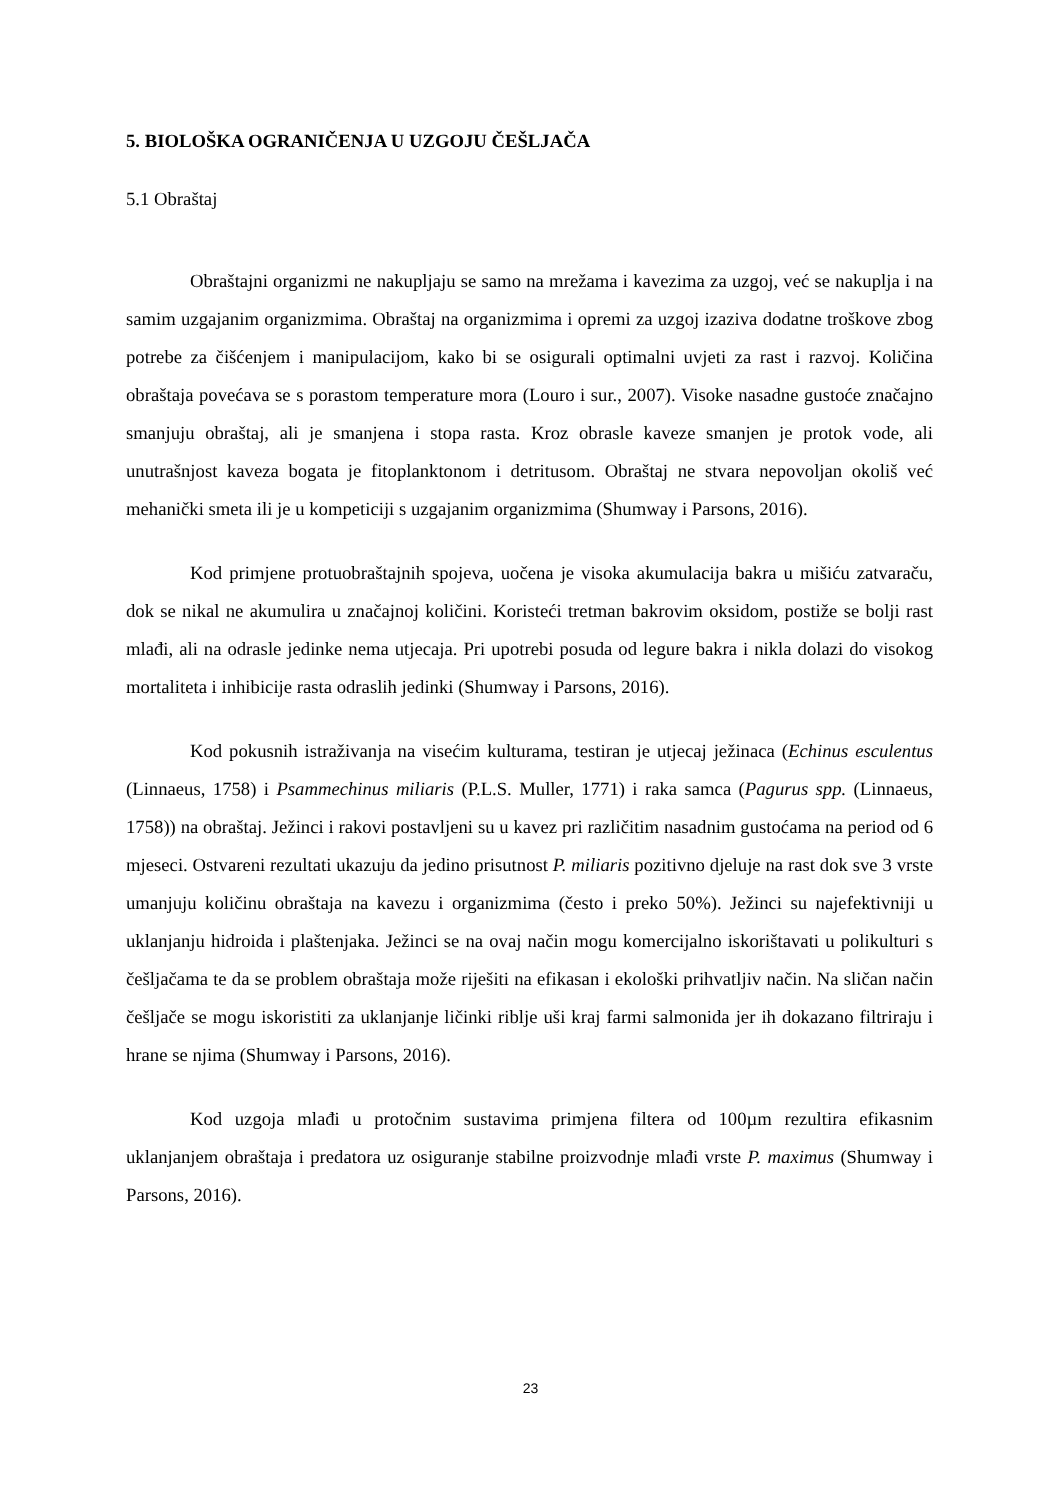5. BIOLOŠKA OGRANIČENJA U UZGOJU ČEŠLJAČA
5.1 Obraštaj
Obraštajni organizmi ne nakupljaju se samo na mrežama i kavezima za uzgoj, već se nakuplja i na samim uzgajanim organizmima. Obraštaj na organizmima i opremi za uzgoj izaziva dodatne troškove zbog potrebe za čišćenjem i manipulacijom, kako bi se osigurali optimalni uvjeti za rast i razvoj. Količina obraštaja povećava se s porastom temperature mora (Louro i sur., 2007). Visoke nasadne gustoće značajno smanjuju obraštaj, ali je smanjena i stopa rasta. Kroz obrasle kaveze smanjen je protok vode, ali unutrašnjost kaveza bogata je fitoplanktonom i detritusom. Obraštaj ne stvara nepovoljan okoliš već mehanički smeta ili je u kompeticiji s uzgajanim organizmima (Shumway i Parsons, 2016).
Kod primjene protuobraštajnih spojeva, uočena je visoka akumulacija bakra u mišiću zatvaraču, dok se nikal ne akumulira u značajnoj količini. Koristeći tretman bakrovim oksidom, postiže se bolji rast mlađi, ali na odrasle jedinke nema utjecaja. Pri upotrebi posuda od legure bakra i nikla dolazi do visokog mortaliteta i inhibicije rasta odraslih jedinki (Shumway i Parsons, 2016).
Kod pokusnih istraživanja na visećim kulturama, testiran je utjecaj ježinaca (Echinus esculentus (Linnaeus, 1758) i Psammechinus miliaris (P.L.S. Muller, 1771) i raka samca (Pagurus spp. (Linnaeus, 1758)) na obraštaj. Ježinci i rakovi postavljeni su u kavez pri različitim nasadnim gustoćama na period od 6 mjeseci. Ostvareni rezultati ukazuju da jedino prisutnost P. miliaris pozitivno djeluje na rast dok sve 3 vrste umanjuju količinu obraštaja na kavezu i organizmima (često i preko 50%). Ježinci su najefektivniji u uklanjanju hidroida i plaštenjaka. Ježinci se na ovaj način mogu komercijalno iskorištavati u polikulturi s češljačama te da se problem obraštaja može riješiti na efikasan i ekološki prihvatljiv način. Na sličan način češljače se mogu iskoristiti za uklanjanje ličinki riblje uši kraj farmi salmonida jer ih dokazano filtriraju i hrane se njima (Shumway i Parsons, 2016).
Kod uzgoja mlađi u protočnim sustavima primjena filtera od 100µm rezultira efikasnim uklanjanjem obraštaja i predatora uz osiguranje stabilne proizvodnje mlađi vrste P. maximus (Shumway i Parsons, 2016).
23